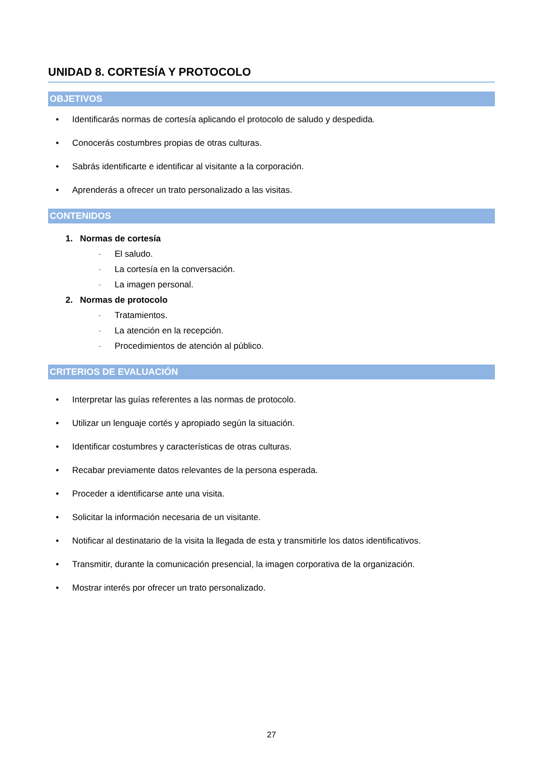UNIDAD 8. CORTESÍA Y PROTOCOLO
OBJETIVOS
• Identificarás normas de cortesía aplicando el protocolo de saludo y despedida.
• Conocerás costumbres propias de otras culturas.
• Sabrás identificarte e identificar al visitante a la corporación.
• Aprenderás a ofrecer un trato personalizado a las visitas.
CONTENIDOS
1. Normas de cortesía
- El saludo.
- La cortesía en la conversación.
- La imagen personal.
2. Normas de protocolo
- Tratamientos.
- La atención en la recepción.
- Procedimientos de atención al público.
CRITERIOS DE EVALUACIÓN
• Interpretar las guías referentes a las normas de protocolo.
• Utilizar un lenguaje cortés y apropiado según la situación.
• Identificar costumbres y características de otras culturas.
• Recabar previamente datos relevantes de la persona esperada.
• Proceder a identificarse ante una visita.
• Solicitar la información necesaria de un visitante.
• Notificar al destinatario de la visita la llegada de esta y transmitirle los datos identificativos.
• Transmitir, durante la comunicación presencial, la imagen corporativa de la organización.
• Mostrar interés por ofrecer un trato personalizado.
27